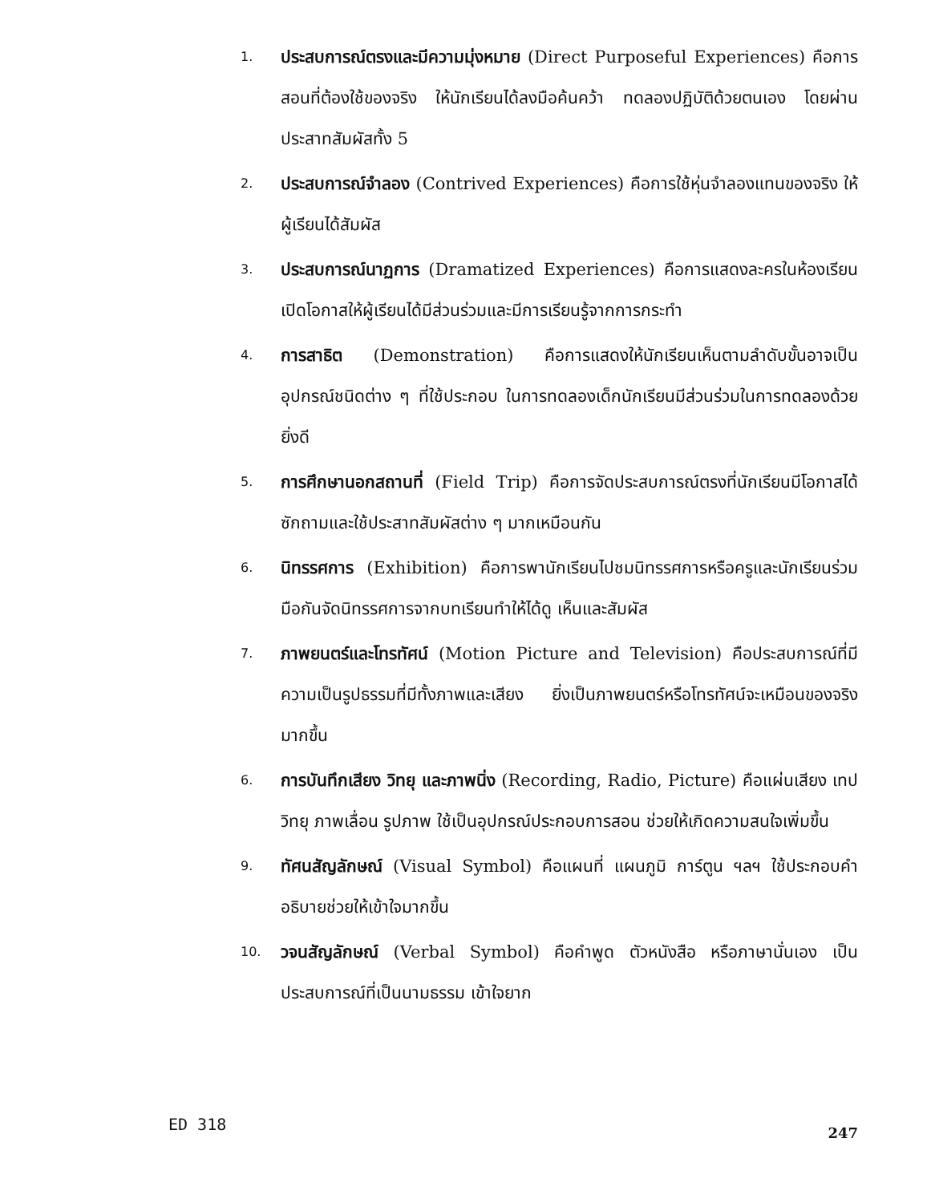1. ประสบการณ์ตรงและมีความมุ่งหมาย (Direct Purposeful Experiences) คือการสอนที่ต้องใช้ของจริง ให้นักเรียนได้ลงมือค้นคว้า ทดลองปฏิบัติด้วยตนเอง โดยผ่านประสาทสัมผัสทั้ง 5
2. ประสบการณ์จำลอง (Contrived Experiences) คือการใช้หุ่นจำลองแทนของจริง ให้ผู้เรียนได้สัมผัส
3. ประสบการณ์นาฏการ (Dramatized Experiences) คือการแสดงละครในห้องเรียน เปิดโอกาสให้ผู้เรียนได้มีส่วนร่วมและมีการเรียนรู้จากการกระทำ
4. การสาธิต (Demonstration) คือการแสดงให้นักเรียนเห็นตามลำดับขั้นอาจเป็นอุปกรณ์ชนิดต่าง ๆ ที่ใช้ประกอบ ในการทดลองเด็กนักเรียนมีส่วนร่วมในการทดลองด้วยยิ่งดี
5. การศึกษานอกสถานที่ (Field Trip) คือการจัดประสบการณ์ตรงที่นักเรียนมีโอกาสได้ซักถามและใช้ประสาทสัมผัสต่าง ๆ มากเหมือนกัน
6. นิทรรศการ (Exhibition) คือการพานักเรียนไปชมนิทรรศการหรือครูและนักเรียนร่วมมือกันจัดนิทรรศการจากบทเรียนทำให้ได้ดู เห็นและสัมผัส
7. ภาพยนตร์และโทรทัศน์ (Motion Picture and Television) คือประสบการณ์ที่มีความเป็นรูปธรรมที่มีทั้งภาพและเสียง ยิ่งเป็นภาพยนตร์หรือโทรทัศน์จะเหมือนของจริงมากขึ้น
6. การบันทึกเสียง วิทยุ และภาพนิ่ง (Recording, Radio, Picture) คือแผ่นเสียง เทป วิทยุ ภาพเลื่อน รูปภาพ ใช้เป็นอุปกรณ์ประกอบการสอน ช่วยให้เกิดความสนใจเพิ่มขึ้น
9. ทัศนสัญลักษณ์ (Visual Symbol) คือแผนที่ แผนภูมิ การ์ตูน ฯลฯ ใช้ประกอบคำอธิบายช่วยให้เข้าใจมากขึ้น
10. วจนสัญลักษณ์ (Verbal Symbol) คือคำพูด ตัวหนังสือ หรือภาษานั่นเอง เป็นประสบการณ์ที่เป็นนามธรรม เข้าใจยาก
ED 318 247